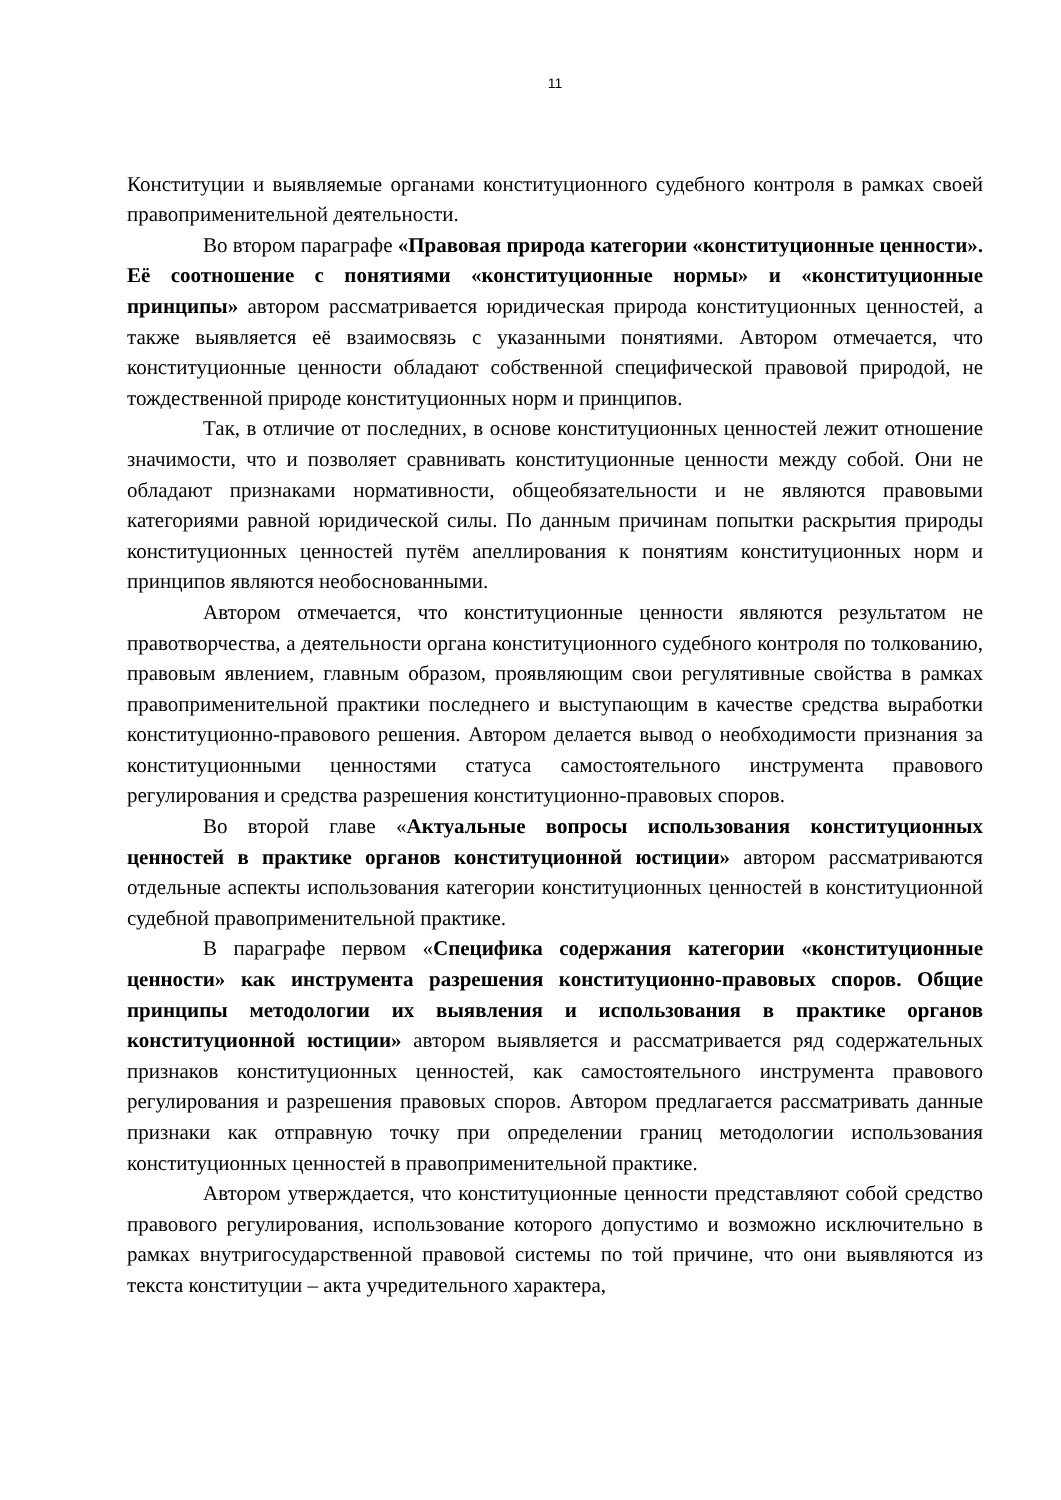11
Конституции и выявляемые органами конституционного судебного контроля в рамках своей правоприменительной деятельности.
Во втором параграфе «Правовая природа категории «конституционные ценности». Её соотношение с понятиями «конституционные нормы» и «конституционные принципы» автором рассматривается юридическая природа конституционных ценностей, а также выявляется её взаимосвязь с указанными понятиями. Автором отмечается, что конституционные ценности обладают собственной специфической правовой природой, не тождественной природе конституционных норм и принципов.
Так, в отличие от последних, в основе конституционных ценностей лежит отношение значимости, что и позволяет сравнивать конституционные ценности между собой. Они не обладают признаками нормативности, общеобязательности и не являются правовыми категориями равной юридической силы. По данным причинам попытки раскрытия природы конституционных ценностей путём апеллирования к понятиям конституционных норм и принципов являются необоснованными.
Автором отмечается, что конституционные ценности являются результатом не правотворчества, а деятельности органа конституционного судебного контроля по толкованию, правовым явлением, главным образом, проявляющим свои регулятивные свойства в рамках правоприменительной практики последнего и выступающим в качестве средства выработки конституционно-правового решения. Автором делается вывод о необходимости признания за конституционными ценностями статуса самостоятельного инструмента правового регулирования и средства разрешения конституционно-правовых споров.
Во второй главе «Актуальные вопросы использования конституционных ценностей в практике органов конституционной юстиции» автором рассматриваются отдельные аспекты использования категории конституционных ценностей в конституционной судебной правоприменительной практике.
В параграфе первом «Специфика содержания категории «конституционные ценности» как инструмента разрешения конституционно-правовых споров. Общие принципы методологии их выявления и использования в практике органов конституционной юстиции» автором выявляется и рассматривается ряд содержательных признаков конституционных ценностей, как самостоятельного инструмента правового регулирования и разрешения правовых споров. Автором предлагается рассматривать данные признаки как отправную точку при определении границ методологии использования конституционных ценностей в правоприменительной практике.
Автором утверждается, что конституционные ценности представляют собой средство правового регулирования, использование которого допустимо и возможно исключительно в рамках внутригосударственной правовой системы по той причине, что они выявляются из текста конституции – акта учредительного характера,